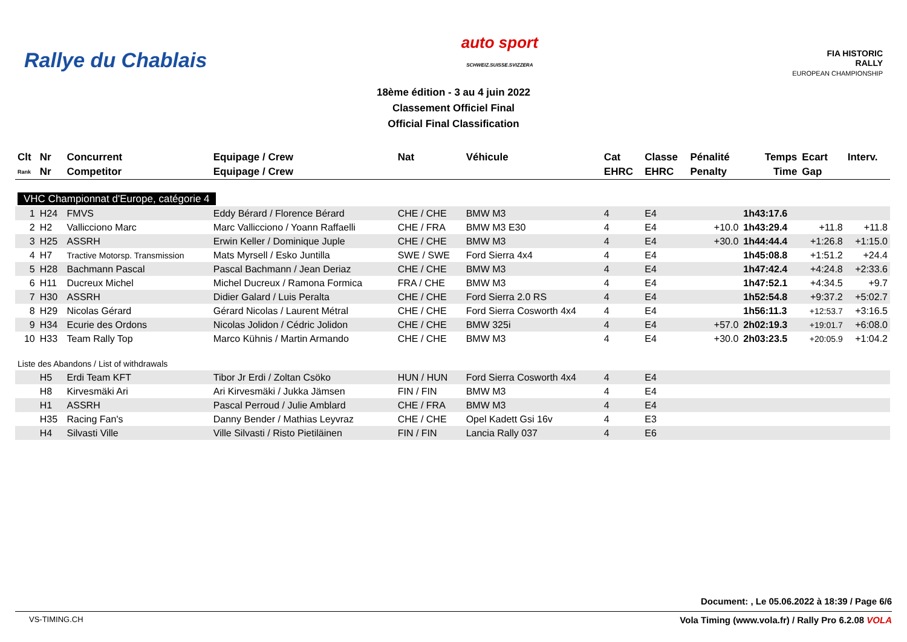Rallye du Chablais
auto sport
SCHWEIZ.SUISSE.SVIZZERA
FIA HISTORIC
RALLY
EUROPEAN CHAMPIONSHIP
18ème édition - 3 au 4 juin 2022
Classement Officiel Final
Official Final Classification
| Clt | Nr | Concurrent | Equipage / Crew | Nat | Véhicule | Cat | Classe | Pénalité | Temps | Ecart | Interv. |
| --- | --- | --- | --- | --- | --- | --- | --- | --- | --- | --- | --- |
| Rank | Nr | Competitor | Equipage / Crew | | | EHRC | EHRC | Penalty | Time | Gap | |
| VHC Championnat d'Europe, catégorie 4 | | | | | | | | | | | |
| 1 | H24 | FMVS | Eddy Bérard / Florence Bérard | CHE / CHE | BMW M3 | 4 | E4 | | 1h43:17.6 | | |
| 2 | H2 | Vallicciono Marc | Marc Vallicciono / Yoann Raffaelli | CHE / FRA | BMW M3 E30 | 4 | E4 | +10.0 | 1h43:29.4 | +11.8 | +11.8 |
| 3 | H25 | ASSRH | Erwin Keller / Dominique Juple | CHE / CHE | BMW M3 | 4 | E4 | +30.0 | 1h44:44.4 | +1:26.8 | +1:15.0 |
| 4 | H7 | Tractive Motorsp. Transmission | Mats Myrsell / Esko Juntilla | SWE / SWE | Ford Sierra 4x4 | 4 | E4 | | 1h45:08.8 | +1:51.2 | +24.4 |
| 5 | H28 | Bachmann Pascal | Pascal Bachmann / Jean Deriaz | CHE / CHE | BMW M3 | 4 | E4 | | 1h47:42.4 | +4:24.8 | +2:33.6 |
| 6 | H11 | Ducreux Michel | Michel Ducreux / Ramona Formica | FRA / CHE | BMW M3 | 4 | E4 | | 1h47:52.1 | +4:34.5 | +9.7 |
| 7 | H30 | ASSRH | Didier Galard / Luis Peralta | CHE / CHE | Ford Sierra 2.0 RS | 4 | E4 | | 1h52:54.8 | +9:37.2 | +5:02.7 |
| 8 | H29 | Nicolas Gérard | Gérard Nicolas / Laurent Métral | CHE / CHE | Ford Sierra Cosworth 4x4 | 4 | E4 | | 1h56:11.3 | +12:53.7 | +3:16.5 |
| 9 | H34 | Ecurie des Ordons | Nicolas Jolidon / Cédric Jolidon | CHE / CHE | BMW 325i | 4 | E4 | +57.0 | 2h02:19.3 | +19:01.7 | +6:08.0 |
| 10 | H33 | Team Rally Top | Marco Kühnis / Martin Armando | CHE / CHE | BMW M3 | 4 | E4 | +30.0 | 2h03:23.5 | +20:05.9 | +1:04.2 |
| Liste des Abandons / List of withdrawals | | | | | | | | | | | |
| | H5 | Erdi Team KFT | Tibor Jr Erdi / Zoltan Csöko | HUN / HUN | Ford Sierra Cosworth 4x4 | 4 | E4 | | | | |
| | H8 | Kirvesmäki Ari | Ari Kirvesmäki / Jukka Jämsen | FIN / FIN | BMW M3 | 4 | E4 | | | | |
| | H1 | ASSRH | Pascal Perroud / Julie Amblard | CHE / FRA | BMW M3 | 4 | E4 | | | | |
| | H35 | Racing Fan's | Danny Bender / Mathias Leyvraz | CHE / CHE | Opel Kadett Gsi 16v | 4 | E3 | | | | |
| | H4 | Silvasti Ville | Ville Silvasti / Risto Pietiläinen | FIN / FIN | Lancia Rally 037 | 4 | E6 | | | | |
Document: , Le 05.06.2022 à 18:39 / Page 6/6
VS-TIMING.CH
Vola Timing (www.vola.fr) / Rally Pro 6.2.08 VOLA